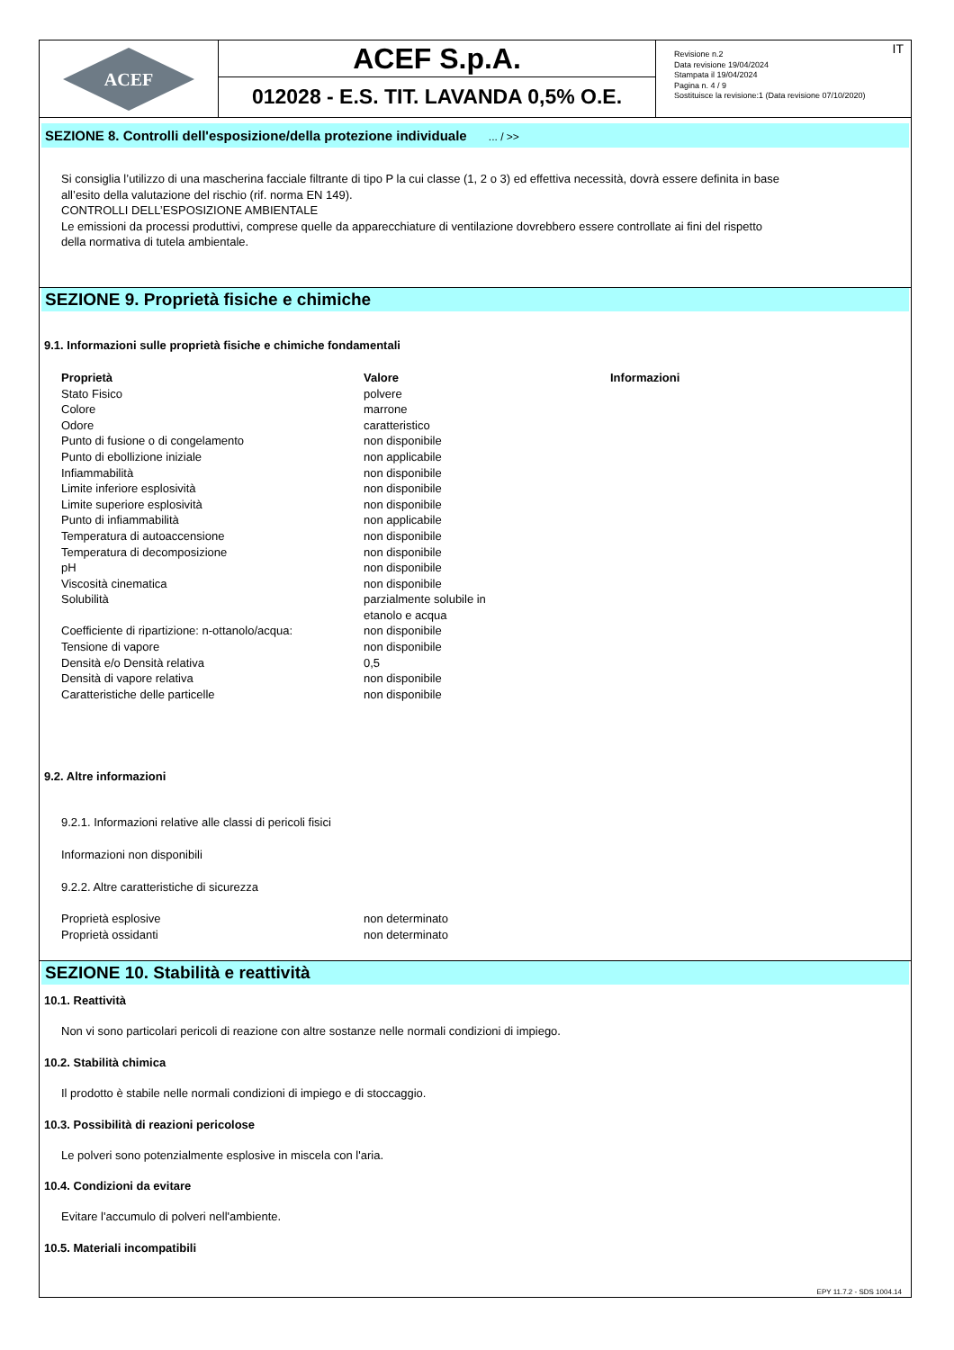ACEF
ACEF S.p.A.
012028 - E.S. TIT. LAVANDA 0,5% O.E.
Revisione n.2
Data revisione 19/04/2024
Stampata il 19/04/2024
Pagina n. 4 / 9
Sostituisce la revisione:1 (Data revisione 07/10/2020)
IT
SEZIONE 8. Controlli dell'esposizione/della protezione individuale ... / >>
Si consiglia l’utilizzo di una mascherina facciale filtrante di tipo P la cui classe (1, 2 o 3) ed effettiva necessità, dovrà essere definita in base
all’esito della valutazione del rischio (rif. norma EN 149).
CONTROLLI DELL’ESPOSIZIONE AMBIENTALE
Le emissioni da processi produttivi, comprese quelle da apparecchiature di ventilazione dovrebbero essere controllate ai fini del rispetto
della normativa di tutela ambientale.
SEZIONE 9. Proprietà fisiche e chimiche
9.1. Informazioni sulle proprietà fisiche e chimiche fondamentali
| Proprietà | Valore | Informazioni |
| --- | --- | --- |
| Stato Fisico | polvere | |
| Colore | marrone | |
| Odore | caratteristico | |
| Punto di fusione o di congelamento | non disponibile | |
| Punto di ebollizione iniziale | non applicabile | |
| Infiammabilità | non disponibile | |
| Limite inferiore esplosività | non disponibile | |
| Limite superiore esplosività | non disponibile | |
| Punto di infiammabilità | non applicabile | |
| Temperatura di autoaccensione | non disponibile | |
| Temperatura di decomposizione | non disponibile | |
| pH | non disponibile | |
| Viscosità cinematica | non disponibile | |
| Solubilità | parzialmente solubile in etanolo e acqua | |
| Coefficiente di ripartizione: n-ottanolo/acqua: | non disponibile | |
| Tensione di vapore | non disponibile | |
| Densità e/o Densità relativa | 0,5 | |
| Densità di vapore relativa | non disponibile | |
| Caratteristiche delle particelle | non disponibile | |
9.2. Altre informazioni
9.2.1. Informazioni relative alle classi di pericoli fisici
Informazioni non disponibili
9.2.2. Altre caratteristiche di sicurezza
| Proprietà esplosive | non determinato |
| Proprietà ossidanti | non determinato |
SEZIONE 10. Stabilità e reattività
10.1. Reattività
Non vi sono particolari pericoli di reazione con altre sostanze nelle normali condizioni di impiego.
10.2. Stabilità chimica
Il prodotto è stabile nelle normali condizioni di impiego e di stoccaggio.
10.3. Possibilità di reazioni pericolose
Le polveri sono potenzialmente esplosive in miscela con l'aria.
10.4. Condizioni da evitare
Evitare l'accumulo di polveri nell'ambiente.
10.5. Materiali incompatibili
EPY 11.7.2 - SDS 1004.14